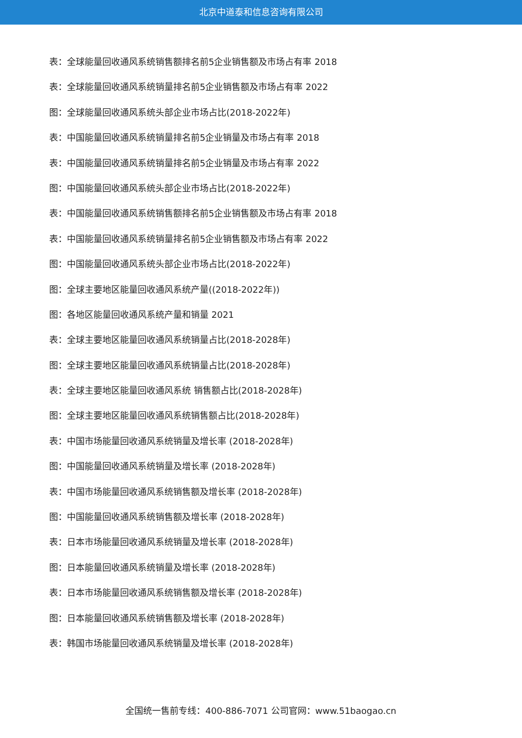北京中道泰和信息咨询有限公司
表：全球能量回收通风系统销售额排名前5企业销售额及市场占有率 2018
表：全球能量回收通风系统销量排名前5企业销售额及市场占有率 2022
图：全球能量回收通风系统头部企业市场占比(2018-2022年)
表：中国能量回收通风系统销量排名前5企业销量及市场占有率 2018
表：中国能量回收通风系统销量排名前5企业销量及市场占有率 2022
图：中国能量回收通风系统头部企业市场占比(2018-2022年)
表：中国能量回收通风系统销售额排名前5企业销售额及市场占有率 2018
表：中国能量回收通风系统销量排名前5企业销售额及市场占有率 2022
图：中国能量回收通风系统头部企业市场占比(2018-2022年)
图：全球主要地区能量回收通风系统产量((2018-2022年))
图：各地区能量回收通风系统产量和销量 2021
表：全球主要地区能量回收通风系统销量占比(2018-2028年)
图：全球主要地区能量回收通风系统销量占比(2018-2028年)
表：全球主要地区能量回收通风系统 销售额占比(2018-2028年)
图：全球主要地区能量回收通风系统销售额占比(2018-2028年)
表：中国市场能量回收通风系统销量及增长率 (2018-2028年)
图：中国能量回收通风系统销量及增长率 (2018-2028年)
表：中国市场能量回收通风系统销售额及增长率 (2018-2028年)
图：中国能量回收通风系统销售额及增长率 (2018-2028年)
表：日本市场能量回收通风系统销量及增长率 (2018-2028年)
图：日本能量回收通风系统销量及增长率 (2018-2028年)
表：日本市场能量回收通风系统销售额及增长率 (2018-2028年)
图：日本能量回收通风系统销售额及增长率 (2018-2028年)
表：韩国市场能量回收通风系统销量及增长率 (2018-2028年)
全国统一售前专线：400-886-7071 公司官网：www.51baogao.cn